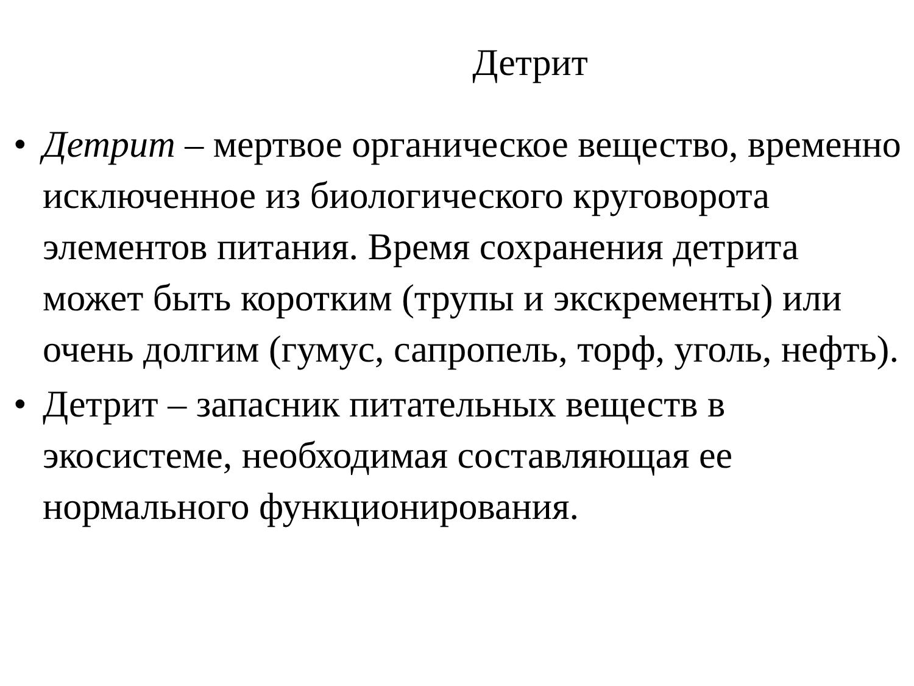Детрит
• Детрит – мертвое органическое вещество, временно исключенное из биологического круговорота элементов питания. Время сохранения детрита может быть коротким (трупы и экскременты) или очень долгим (гумус, сапропель, торф, уголь, нефть).
• Детрит – запасник питательных веществ в экосистеме, необходимая составляющая ее нормального функционирования.